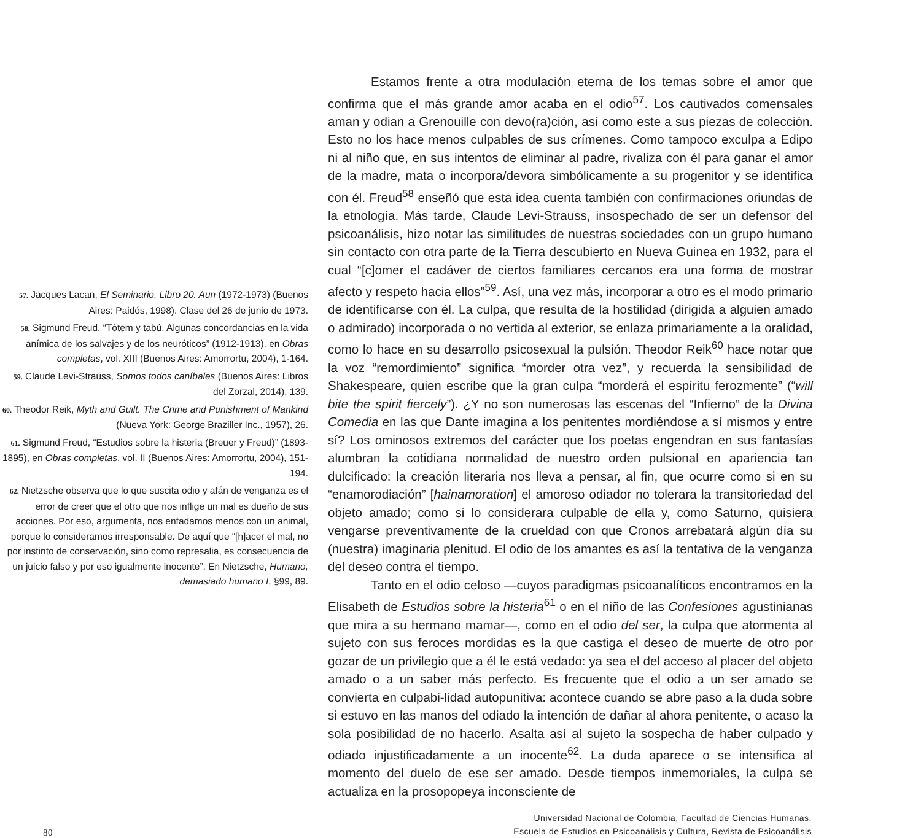57. Jacques Lacan, El Seminario. Libro 20. Aun (1972-1973) (Buenos Aires: Paidós, 1998). Clase del 26 de junio de 1973.
58. Sigmund Freud, “Tótem y tabú. Algunas concordancias en la vida anímica de los salvajes y de los neuróticos” (1912-1913), en Obras completas, vol. XIII (Buenos Aires: Amorrortu, 2004), 1-164.
59. Claude Levi-Strauss, Somos todos caníbales (Buenos Aires: Libros del Zorzal, 2014), 139.
60. Theodor Reik, Myth and Guilt. The Crime and Punishment of Mankind (Nueva York: George Braziller Inc., 1957), 26.
61. Sigmund Freud, “Estudios sobre la histeria (Breuer y Freud)” (1893-1895), en Obras completas, vol. II (Buenos Aires: Amorrortu, 2004), 151-194.
62. Nietzsche observa que lo que suscita odio y afán de venganza es el error de creer que el otro que nos inflige un mal es dueño de sus acciones. Por eso, argumenta, nos enfadamos menos con un animal, porque lo consideramos irresponsable. De aquí que “[h]acer el mal, no por instinto de conservación, sino como represalia, es consecuencia de un juicio falso y por eso igualmente inocente”. En Nietzsche, Humano, demasiado humano I, §99, 89.
Estamos frente a otra modulación eterna de los temas sobre el amor que confirma que el más grande amor acaba en el odio<sup>57</sup>. Los cautivados comensales aman y odian a Grenouille con devo(ra)ción, así como este a sus piezas de colección. Esto no los hace menos culpables de sus crímenes. Como tampoco exculpa a Edipo ni al niño que, en sus intentos de eliminar al padre, rivaliza con él para ganar el amor de la madre, mata o incorpora/devora simbólicamente a su progenitor y se identifica con él. Freud<sup>58</sup> enseñó que esta idea cuenta también con confirmaciones oriundas de la etnología. Más tarde, Claude Levi-Strauss, insospechado de ser un defensor del psicoanálisis, hizo notar las similitudes de nuestras sociedades con un grupo humano sin contacto con otra parte de la Tierra descubierto en Nueva Guinea en 1932, para el cual “[c]omer el cadáver de ciertos familiares cercanos era una forma de mostrar afecto y respeto hacia ellos”<sup>59</sup>. Así, una vez más, incorporar a otro es el modo primario de identificarse con él. La culpa, que resulta de la hostilidad (dirigida a alguien amado o admirado) incorporada o no vertida al exterior, se enlaza primariamente a la oralidad, como lo hace en su desarrollo psicosexual la pulsión. Theodor Reik<sup>60</sup> hace notar que la voz “remordimiento” significa “morder otra vez”, y recuerda la sensibilidad de Shakespeare, quien escribe que la gran culpa “morderá el espíritu ferozmente” (“will bite the spirit fiercely”). ¿Y no son numerosas las escenas del “Infierno” de la Divina Comedia en las que Dante imagina a los penitentes mordiéndose a sí mismos y entre sí? Los ominosos extremos del carácter que los poetas engendran en sus fantasías alumbran la cotidiana normalidad de nuestro orden pulsional en apariencia tan dulcificado: la creación literaria nos lleva a pensar, al fin, que ocurre como si en su “enamorodiación” [hainamoration] el amoroso odiador no tolerara la transitoriedad del objeto amado; como si lo considerara culpable de ella y, como Saturno, quisiera vengarse preventivamente de la crueldad con que Cronos arrebatará algún día su (nuestra) imaginaria plenitud. El odio de los amantes es así la tentativa de la venganza del deseo contra el tiempo.
Tanto en el odio celoso —cuyos paradigmas psicoanalíticos encontramos en la Elisabeth de Estudios sobre la histeria<sup>61</sup> o en el niño de las Confesiones agustinianas que mira a su hermano mamar—, como en el odio del ser, la culpa que atormenta al sujeto con sus feroces mordidas es la que castiga el deseo de muerte de otro por gozar de un privilegio que a él le está vedado: ya sea el del acceso al placer del objeto amado o a un saber más perfecto. Es frecuente que el odio a un ser amado se convierta en culpabi-lidad autopunitiva: acontece cuando se abre paso a la duda sobre si estuvo en las manos del odiado la intención de dañar al ahora penitente, o acaso la sola posibilidad de no hacerlo. Asalta así al sujeto la sospecha de haber culpado y odiado injustificadamente a un inocente<sup>62</sup>. La duda aparece o se intensifica al momento del duelo de ese ser amado. Desde tiempos inmemoriales, la culpa se actualiza en la prosopopeya inconsciente de
80 Universidad Nacional de Colombia, Facultad de Ciencias Humanas,
Escuela de Estudios en Psicoanálisis y Cultura, Revista de Psicoanálisis